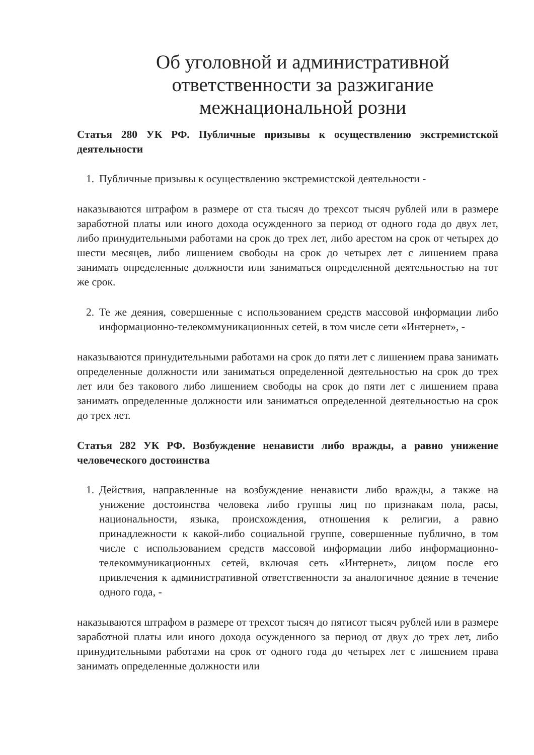Об уголовной и административной ответственности за разжигание межнациональной розни
Статья 280 УК РФ. Публичные призывы к осуществлению экстремистской деятельности
1. Публичные призывы к осуществлению экстремистской деятельности -
наказываются штрафом в размере от ста тысяч до трехсот тысяч рублей или в размере заработной платы или иного дохода осужденного за период от одного года до двух лет, либо принудительными работами на срок до трех лет, либо арестом на срок от четырех до шести месяцев, либо лишением свободы на срок до четырех лет с лишением права занимать определенные должности или заниматься определенной деятельностью на тот же срок.
2. Те же деяния, совершенные с использованием средств массовой информации либо информационно-телекоммуникационных сетей, в том числе сети «Интернет», -
наказываются принудительными работами на срок до пяти лет с лишением права занимать определенные должности или заниматься определенной деятельностью на срок до трех лет или без такового либо лишением свободы на срок до пяти лет с лишением права занимать определенные должности или заниматься определенной деятельностью на срок до трех лет.
Статья 282 УК РФ. Возбуждение ненависти либо вражды, а равно унижение человеческого достоинства
1. Действия, направленные на возбуждение ненависти либо вражды, а также на унижение достоинства человека либо группы лиц по признакам пола, расы, национальности, языка, происхождения, отношения к религии, а равно принадлежности к какой-либо социальной группе, совершенные публично, в том числе с использованием средств массовой информации либо информационно-телекоммуникационных сетей, включая сеть «Интернет», лицом после его привлечения к административной ответственности за аналогичное деяние в течение одного года, -
наказываются штрафом в размере от трехсот тысяч до пятисот тысяч рублей или в размере заработной платы или иного дохода осужденного за период от двух до трех лет, либо принудительными работами на срок от одного года до четырех лет с лишением права занимать определенные должности или